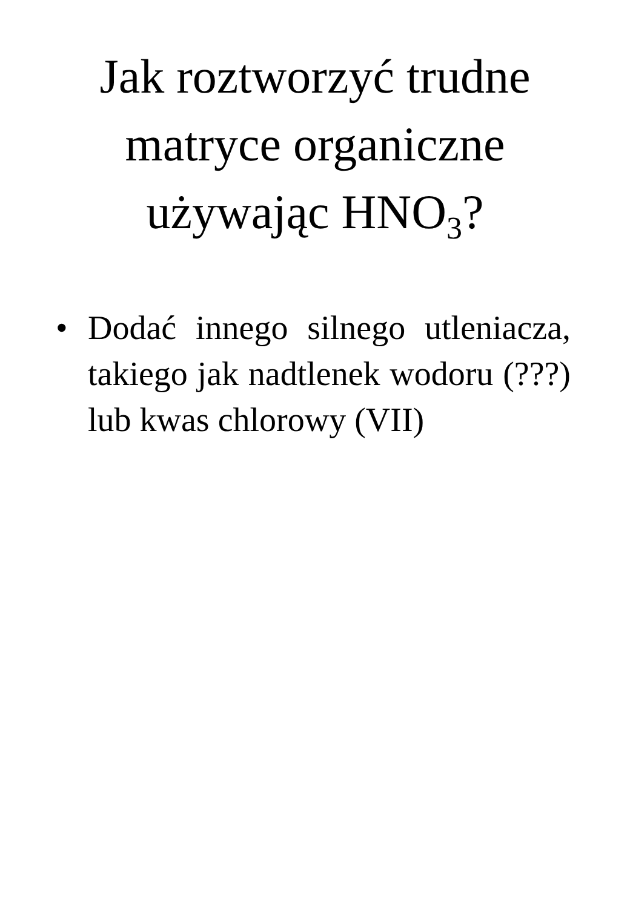Jak roztworzyć trudne
matryce organiczne
używając HNO<sub>3</sub>?
• Dodać innego silnego utleniacza, takiego jak nadtlenek wodoru (???) lub kwas chlorowy (VII)